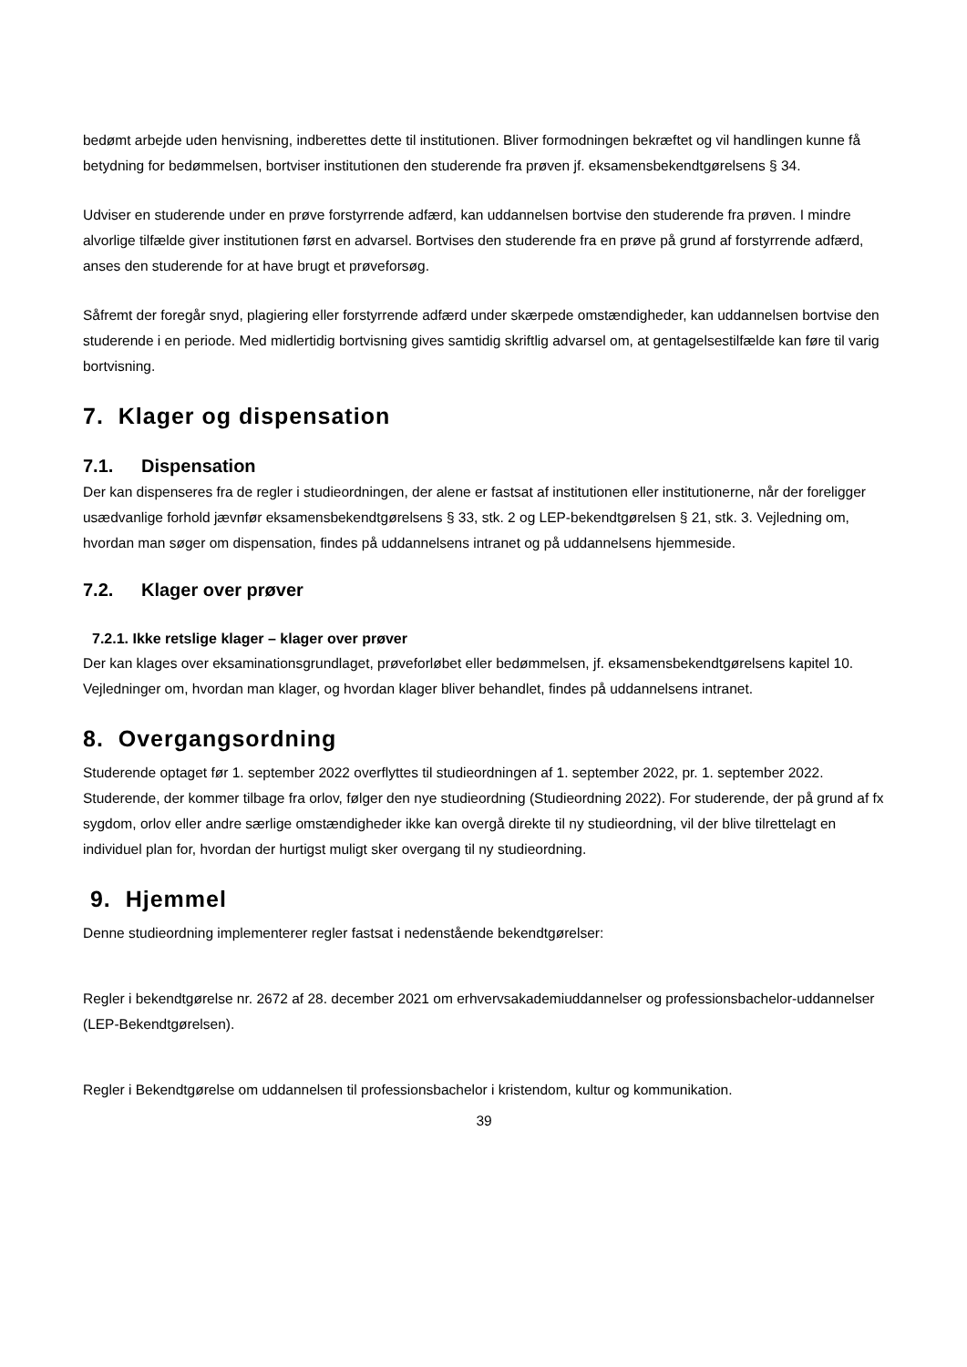bedømt arbejde uden henvisning, indberettes dette til institutionen. Bliver formodningen bekræftet og vil handlingen kunne få betydning for bedømmelsen, bortviser institutionen den studerende fra prøven jf. eksamensbekendtgørelsens § 34.
Udviser en studerende under en prøve forstyrrende adfærd, kan uddannelsen bortvise den studerende fra prøven. I mindre alvorlige tilfælde giver institutionen først en advarsel. Bortvises den studerende fra en prøve på grund af forstyrrende adfærd, anses den studerende for at have brugt et prøveforsøg.
Såfremt der foregår snyd, plagiering eller forstyrrende adfærd under skærpede omstændigheder, kan uddannelsen bortvise den studerende i en periode. Med midlertidig bortvisning gives samtidig skriftlig advarsel om, at gentagelsestilfælde kan føre til varig bortvisning.
7. Klager og dispensation
7.1. Dispensation
Der kan dispenseres fra de regler i studieordningen, der alene er fastsat af institutionen eller institutionerne, når der foreligger usædvanlige forhold jævnfør eksamensbekendtgørelsens § 33, stk. 2 og LEP-bekendtgørelsen § 21, stk. 3. Vejledning om, hvordan man søger om dispensation, findes på uddannelsens intranet og på uddannelsens hjemmeside.
7.2. Klager over prøver
7.2.1. Ikke retslige klager – klager over prøver
Der kan klages over eksaminationsgrundlaget, prøveforløbet eller bedømmelsen, jf. eksamensbekendtgørelsens kapitel 10.
Vejledninger om, hvordan man klager, og hvordan klager bliver behandlet, findes på uddannelsens intranet.
8. Overgangsordning
Studerende optaget før 1. september 2022 overflyttes til studieordningen af 1. september 2022, pr. 1. september 2022.
Studerende, der kommer tilbage fra orlov, følger den nye studieordning (Studieordning 2022). For studerende, der på grund af fx sygdom, orlov eller andre særlige omstændigheder ikke kan overgå direkte til ny studieordning, vil der blive tilrettelagt en individuel plan for, hvordan der hurtigst muligt sker overgang til ny studieordning.
9. Hjemmel
Denne studieordning implementerer regler fastsat i nedenstående bekendtgørelser:
Regler i bekendtgørelse nr. 2672 af 28. december 2021 om erhvervsakademiuddannelser og professionsbachelor-uddannelser (LEP-Bekendtgørelsen).
Regler i Bekendtgørelse om uddannelsen til professionsbachelor i kristendom, kultur og kommunikation.
39